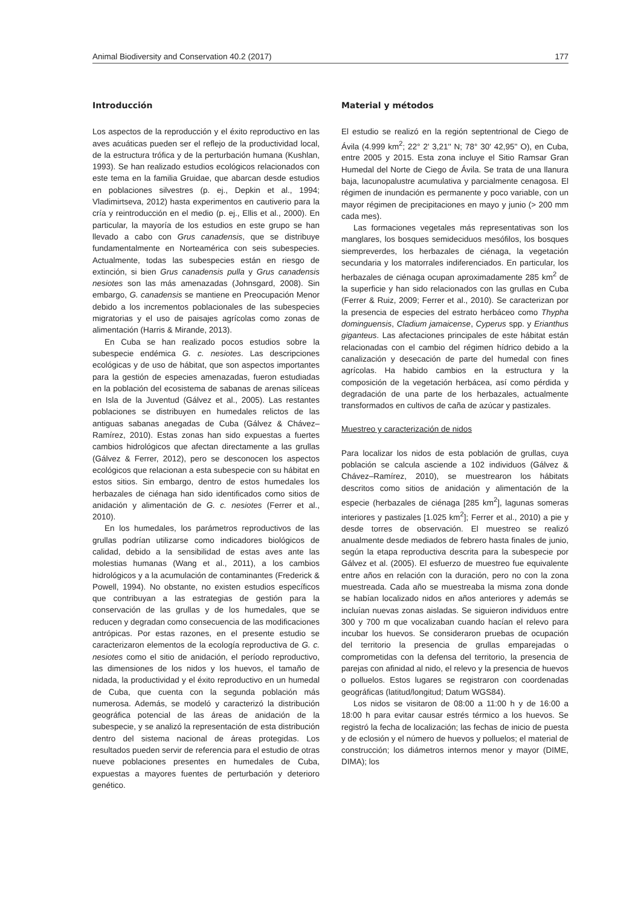Animal Biodiversity and Conservation 40.2 (2017) 177
Introducción
Los aspectos de la reproducción y el éxito reproductivo en las aves acuáticas pueden ser el reflejo de la productividad local, de la estructura trófica y de la perturbación humana (Kushlan, 1993). Se han realizado estudios ecológicos relacionados con este tema en la familia Gruidae, que abarcan desde estudios en poblaciones silvestres (p. ej., Depkin et al., 1994; Vladimirtseva, 2012) hasta experimentos en cautiverio para la cría y reintroducción en el medio (p. ej., Ellis et al., 2000). En particular, la mayoría de los estudios en este grupo se han llevado a cabo con Grus canadensis, que se distribuye fundamentalmente en Norteamérica con seis subespecies. Actualmente, todas las subespecies están en riesgo de extinción, si bien Grus canadensis pulla y Grus canadensis nesiotes son las más amenazadas (Johnsgard, 2008). Sin embargo, G. canadensis se mantiene en Preocupación Menor debido a los incrementos poblacionales de las subespecies migratorias y el uso de paisajes agrícolas como zonas de alimentación (Harris & Mirande, 2013).
En Cuba se han realizado pocos estudios sobre la subespecie endémica G. c. nesiotes. Las descripciones ecológicas y de uso de hábitat, que son aspectos importantes para la gestión de especies amenazadas, fueron estudiadas en la población del ecosistema de sabanas de arenas silíceas en Isla de la Juventud (Gálvez et al., 2005). Las restantes poblaciones se distribuyen en humedales relictos de las antiguas sabanas anegadas de Cuba (Gálvez & Chávez–Ramírez, 2010). Estas zonas han sido expuestas a fuertes cambios hidrológicos que afectan directamente a las grullas (Gálvez & Ferrer, 2012), pero se desconocen los aspectos ecológicos que relacionan a esta subespecie con su hábitat en estos sitios. Sin embargo, dentro de estos humedales los herbazales de ciénaga han sido identificados como sitios de anidación y alimentación de G. c. nesiotes (Ferrer et al., 2010).
En los humedales, los parámetros reproductivos de las grullas podrían utilizarse como indicadores biológicos de calidad, debido a la sensibilidad de estas aves ante las molestias humanas (Wang et al., 2011), a los cambios hidrológicos y a la acumulación de contaminantes (Frederick & Powell, 1994). No obstante, no existen estudios específicos que contribuyan a las estrategias de gestión para la conservación de las grullas y de los humedales, que se reducen y degradan como consecuencia de las modificaciones antrópicas. Por estas razones, en el presente estudio se caracterizaron elementos de la ecología reproductiva de G. c. nesiotes como el sitio de anidación, el período reproductivo, las dimensiones de los nidos y los huevos, el tamaño de nidada, la productividad y el éxito reproductivo en un humedal de Cuba, que cuenta con la segunda población más numerosa. Además, se modeló y caracterizó la distribución geográfica potencial de las áreas de anidación de la subespecie, y se analizó la representación de esta distribución dentro del sistema nacional de áreas protegidas. Los resultados pueden servir de referencia para el estudio de otras nueve poblaciones presentes en humedales de Cuba, expuestas a mayores fuentes de perturbación y deterioro genético.
Material y métodos
El estudio se realizó en la región septentrional de Ciego de Ávila (4.999 km<sup>2</sup>; 22° 2' 3,21'' N; 78° 30' 42,95'' O), en Cuba, entre 2005 y 2015. Esta zona incluye el Sitio Ramsar Gran Humedal del Norte de Ciego de Ávila. Se trata de una llanura baja, lacunopalustre acumulativa y parcialmente cenagosa. El régimen de inundación es permanente y poco variable, con un mayor régimen de precipitaciones en mayo y junio (> 200 mm cada mes).
Las formaciones vegetales más representativas son los manglares, los bosques semideciduos mesófilos, los bosques siempreverdes, los herbazales de ciénaga, la vegetación secundaria y los matorrales indiferenciados. En particular, los herbazales de ciénaga ocupan aproximadamente 285 km<sup>2</sup> de la superficie y han sido relacionados con las grullas en Cuba (Ferrer & Ruiz, 2009; Ferrer et al., 2010). Se caracterizan por la presencia de especies del estrato herbáceo como Thypha dominguensis, Cladium jamaicense, Cyperus spp. y Erianthus giganteus. Las afectaciones principales de este hábitat están relacionadas con el cambio del régimen hídrico debido a la canalización y desecación de parte del humedal con fines agrícolas. Ha habido cambios en la estructura y la composición de la vegetación herbácea, así como pérdida y degradación de una parte de los herbazales, actualmente transformados en cultivos de caña de azúcar y pastizales.
Muestreo y caracterización de nidos
Para localizar los nidos de esta población de grullas, cuya población se calcula asciende a 102 individuos (Gálvez & Chávez–Ramírez, 2010), se muestrearon los hábitats descritos como sitios de anidación y alimentación de la especie (herbazales de ciénaga [285 km<sup>2</sup>], lagunas someras interiores y pastizales [1.025 km<sup>2</sup>]; Ferrer et al., 2010) a pie y desde torres de observación. El muestreo se realizó anualmente desde mediados de febrero hasta finales de junio, según la etapa reproductiva descrita para la subespecie por Gálvez et al. (2005). El esfuerzo de muestreo fue equivalente entre años en relación con la duración, pero no con la zona muestreada. Cada año se muestreaba la misma zona donde se habían localizado nidos en años anteriores y además se incluían nuevas zonas aisladas. Se siguieron individuos entre 300 y 700 m que vocalizaban cuando hacían el relevo para incubar los huevos. Se consideraron pruebas de ocupación del territorio la presencia de grullas emparejadas o comprometidas con la defensa del territorio, la presencia de parejas con afinidad al nido, el relevo y la presencia de huevos o polluelos. Estos lugares se registraron con coordenadas geográficas (latitud/longitud; Datum WGS84).
Los nidos se visitaron de 08:00 a 11:00 h y de 16:00 a 18:00 h para evitar causar estrés térmico a los huevos. Se registró la fecha de localización; las fechas de inicio de puesta y de eclosión y el número de huevos y polluelos; el material de construcción; los diámetros internos menor y mayor (DIME, DIMA); los